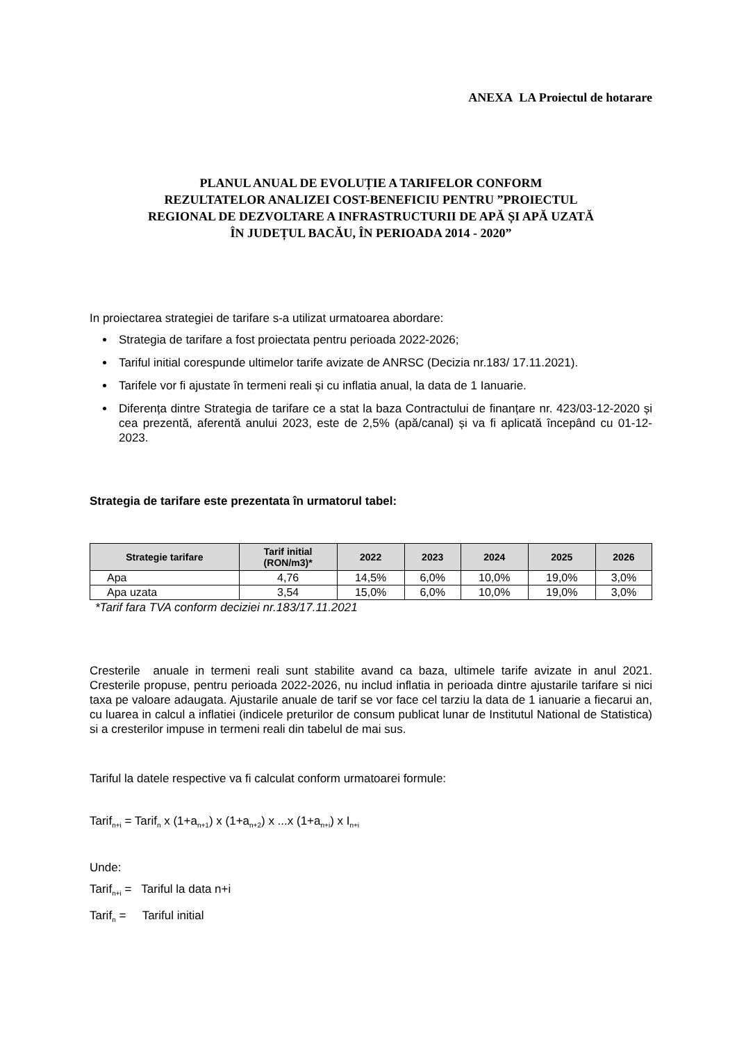ANEXA LA Proiectul de hotarare
PLANUL ANUAL DE EVOLUȚIE A TARIFELOR CONFORM
REZULTATELOR ANALIZEI COST-BENEFICIU PENTRU ”PROIECTUL
REGIONAL DE DEZVOLTARE A INFRASTRUCTURII DE APĂ ȘI APĂ UZATĂ
ÎN JUDEȚUL BACĂU, ÎN PERIOADA 2014 - 2020”
In proiectarea strategiei de tarifare s-a utilizat urmatoarea abordare:
Strategia de tarifare a fost proiectata pentru perioada 2022-2026;
Tariful initial corespunde ultimelor tarife avizate de ANRSC (Decizia nr.183/ 17.11.2021).
Tarifele vor fi ajustate în termeni reali și cu inflatia anual, la data de 1 Ianuarie.
Diferența dintre Strategia de tarifare ce a stat la baza Contractului de finanțare nr. 423/03-12-2020 și cea prezentă, aferentă anului 2023, este de 2,5% (apă/canal) și va fi aplicată începând cu 01-12-2023.
Strategia de tarifare este prezentata în urmatorul tabel:
| Strategie tarifare | Tarif initial (RON/m3)* | 2022 | 2023 | 2024 | 2025 | 2026 |
| --- | --- | --- | --- | --- | --- | --- |
| Apa | 4,76 | 14,5% | 6,0% | 10,0% | 19,0% | 3,0% |
| Apa uzata | 3,54 | 15,0% | 6,0% | 10,0% | 19,0% | 3,0% |
*Tarif fara TVA conform deciziei nr.183/17.11.2021
Cresterile anuale in termeni reali sunt stabilite avand ca baza, ultimele tarife avizate in anul 2021. Cresterile propuse, pentru perioada 2022-2026, nu includ inflatia in perioada dintre ajustarile tarifare si nici taxa pe valoare adaugata. Ajustarile anuale de tarif se vor face cel tarziu la data de 1 ianuarie a fiecarui an, cu luarea in calcul a inflatiei (indicele preturilor de consum publicat lunar de Institutul National de Statistica) si a cresterilor impuse in termeni reali din tabelul de mai sus.
Tariful la datele respective va fi calculat conform urmatoarei formule:
Tarif<sub>n+i</sub> = Tarif<sub>n</sub> x (1+a<sub>n+1</sub>) x (1+a<sub>n+2</sub>) x ...x (1+a<sub>n+i</sub>) x I<sub>n+i</sub>
Unde:
Tarif<sub>n+i</sub> = Tariful la data n+i
Tarif<sub>n</sub> = Tariful initial